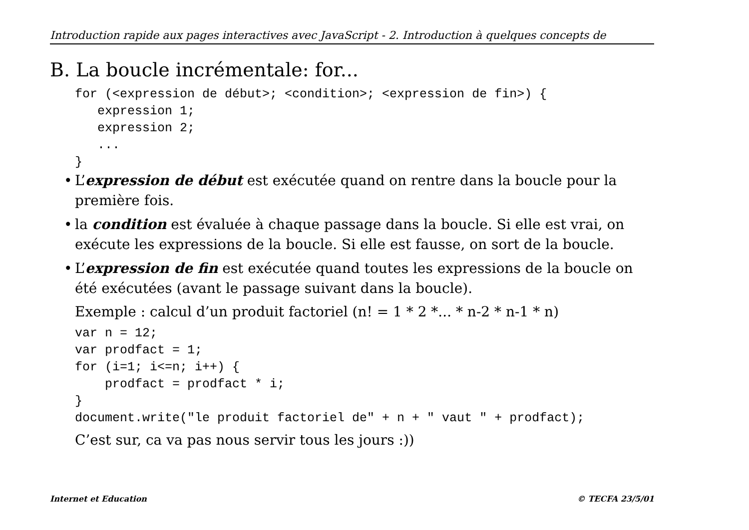Introduction rapide aux pages interactives avec JavaScript - 2. Introduction à quelques concepts de
B. La boucle incrémentale: for...
for (<expression de début>; <condition>; <expression de fin>) {
   expression 1;
   expression 2;
   ...
}
• L’expression de début est exécutée quand on rentre dans la boucle pour la première fois.
• la condition est évaluée à chaque passage dans la boucle. Si elle est vrai, on exécute les expressions de la boucle. Si elle est fausse, on sort de la boucle.
• L’expression de fin est exécutée quand toutes les expressions de la boucle on été exécutées (avant le passage suivant dans la boucle).
Exemple : calcul d’un produit factoriel (n! = 1 * 2 *... * n-2 * n-1 * n)
var n = 12;
var prodfact = 1;
for (i=1; i<=n; i++) {
    prodfact = prodfact * i;
}
document.write("le produit factoriel de" + n + " vaut " + prodfact);
C’est sur, ca va pas nous servir tous les jours :))
Internet et Education © TECFA 23/5/01